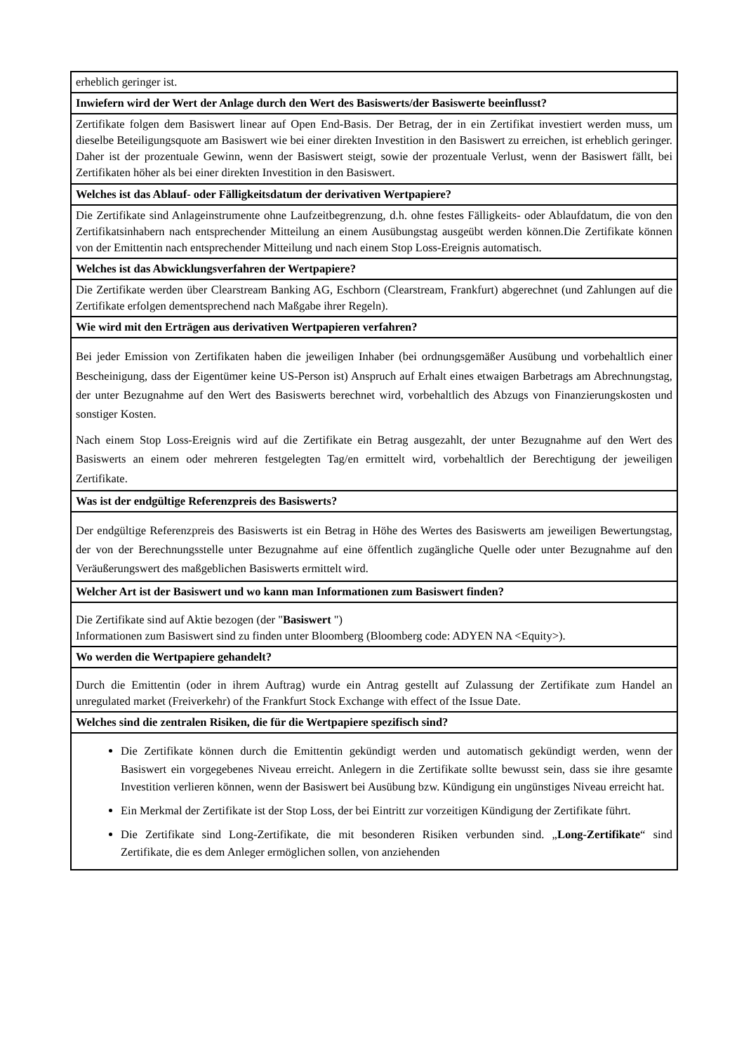| erheblich geringer ist. |
| Inwiefern wird der Wert der Anlage durch den Wert des Basiswerts/der Basiswerte beeinflusst? |
| Zertifikate folgen dem Basiswert linear auf Open End-Basis. Der Betrag, der in ein Zertifikat investiert werden muss, um dieselbe Beteiligungsquote am Basiswert wie bei einer direkten Investition in den Basiswert zu erreichen, ist erheblich geringer. Daher ist der prozentuale Gewinn, wenn der Basiswert steigt, sowie der prozentuale Verlust, wenn der Basiswert fällt, bei Zertifikaten höher als bei einer direkten Investition in den Basiswert. |
| Welches ist das Ablauf- oder Fälligkeitsdatum der derivativen Wertpapiere? |
| Die Zertifikate sind Anlageinstrumente ohne Laufzeitbegrenzung, d.h. ohne festes Fälligkeits- oder Ablaufdatum, die von den Zertifikatsinhabern nach entsprechender Mitteilung an einem Ausübungstag ausgeübt werden können.Die Zertifikate können von der Emittentin nach entsprechender Mitteilung und nach einem Stop Loss-Ereignis automatisch. |
| Welches ist das Abwicklungsverfahren der Wertpapiere? |
| Die Zertifikate werden über Clearstream Banking AG, Eschborn (Clearstream, Frankfurt) abgerechnet (und Zahlungen auf die Zertifikate erfolgen dementsprechend nach Maßgabe ihrer Regeln). |
| Wie wird mit den Erträgen aus derivativen Wertpapieren verfahren? |
| Bei jeder Emission von Zertifikaten haben die jeweiligen Inhaber (bei ordnungsgemäßer Ausübung und vorbehaltlich einer Bescheinigung, dass der Eigentümer keine US-Person ist) Anspruch auf Erhalt eines etwaigen Barbetrags am Abrechnungstag, der unter Bezugnahme auf den Wert des Basiswerts berechnet wird, vorbehaltlich des Abzugs von Finanzierungskosten und sonstiger Kosten. Nach einem Stop Loss-Ereignis wird auf die Zertifikate ein Betrag ausgezahlt, der unter Bezugnahme auf den Wert des Basiswerts an einem oder mehreren festgelegten Tag/en ermittelt wird, vorbehaltlich der Berechtigung der jeweiligen Zertifikate. |
| Was ist der endgültige Referenzpreis des Basiswerts? |
| Der endgültige Referenzpreis des Basiswerts ist ein Betrag in Höhe des Wertes des Basiswerts am jeweiligen Bewertungstag, der von der Berechnungsstelle unter Bezugnahme auf eine öffentlich zugängliche Quelle oder unter Bezugnahme auf den Veräußerungswert des maßgeblichen Basiswerts ermittelt wird. |
| Welcher Art ist der Basiswert und wo kann man Informationen zum Basiswert finden? |
| Die Zertifikate sind auf Aktie bezogen (der " Basiswert ") Informationen zum Basiswert sind zu finden unter Bloomberg (Bloomberg code: ADYEN NA <Equity>). |
| Wo werden die Wertpapiere gehandelt? |
| Durch die Emittentin (oder in ihrem Auftrag) wurde ein Antrag gestellt auf Zulassung der Zertifikate zum Handel an unregulated market (Freiverkehr) of the Frankfurt Stock Exchange with effect of the Issue Date. |
| Welches sind die zentralen Risiken, die für die Wertpapiere spezifisch sind? |
| Die Zertifikate können durch die Emittentin gekündigt werden und automatisch gekündigt werden, wenn der Basiswert ein vorgegebenes Niveau erreicht. Anlegern in die Zertifikate sollte bewusst sein, dass sie ihre gesamte Investition verlieren können, wenn der Basiswert bei Ausübung bzw. Kündigung ein ungünstiges Niveau erreicht hat. Ein Merkmal der Zertifikate ist der Stop Loss, der bei Eintritt zur vorzeitigen Kündigung der Zertifikate führt. Die Zertifikate sind Long-Zertifikate, die mit besonderen Risiken verbunden sind. „ Long-Zertifikate “ sind Zertifikate, die es dem Anleger ermöglichen sollen, von anziehenden |